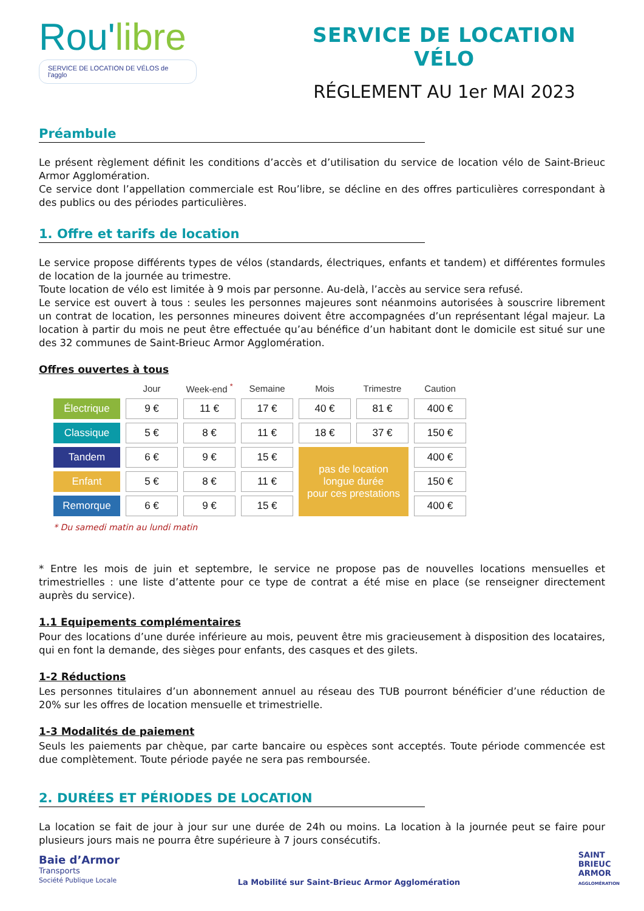Rou'libre
SERVICE DE LOCATION DE VÉLOS de l'agglo
SERVICE DE LOCATION VÉLO
RÉGLEMENT AU 1er MAI 2023
Préambule
Le présent règlement définit les conditions d’accès et d’utilisation du service de location vélo de Saint-Brieuc Armor Agglomération.
Ce service dont l’appellation commerciale est Rou’libre, se décline en des offres particulières correspondant à des publics ou des périodes particulières.
1. Offre et tarifs de location
Le service propose différents types de vélos (standards, électriques, enfants et tandem) et différentes formules de location de la journée au trimestre.
Toute location de vélo est limitée à 9 mois par personne. Au-delà, l’accès au service sera refusé.
Le service est ouvert à tous : seules les personnes majeures sont néanmoins autorisées à souscrire librement un contrat de location, les personnes mineures doivent être accompagnées d’un représentant légal majeur. La location à partir du mois ne peut être effectuée qu’au bénéfice d’un habitant dont le domicile est situé sur une des 32 communes de Saint-Brieuc Armor Agglomération.
Offres ouvertes à tous
| | Jour | Week-end <sup>*</sup> | Semaine | Mois | Trimestre | Caution |
| --- | --- | --- | --- | --- | --- | --- |
| Électrique | 9 € | 11 € | 17 € | 40 € | 81 € | 400 € |
| Classique | 5 € | 8 € | 11 € | 18 € | 37 € | 150 € |
| Tandem | 6 € | 9 € | 15 € | pas de location longue durée pour ces prestations | | 400 € |
| Enfant | 5 € | 8 € | 11 € | | | 150 € |
| Remorque | 6 € | 9 € | 15 € | | | 400 € |
* Du samedi matin au lundi matin
* Entre les mois de juin et septembre, le service ne propose pas de nouvelles locations mensuelles et trimestrielles : une liste d’attente pour ce type de contrat a été mise en place (se renseigner directement auprès du service).
1.1 Equipements complémentaires
Pour des locations d’une durée inférieure au mois, peuvent être mis gracieusement à disposition des locataires, qui en font la demande, des sièges pour enfants, des casques et des gilets.
1-2 Réductions
Les personnes titulaires d’un abonnement annuel au réseau des TUB pourront bénéficier d’une réduction de 20% sur les offres de location mensuelle et trimestrielle.
1-3 Modalités de paiement
Seuls les paiements par chèque, par carte bancaire ou espèces sont acceptés. Toute période commencée est due complètement. Toute période payée ne sera pas remboursée.
2. DURÉES ET PÉRIODES DE LOCATION
La location se fait de jour à jour sur une durée de 24h ou moins. La location à la journée peut se faire pour plusieurs jours mais ne pourra être supérieure à 7 jours consécutifs.
Baie d’Armor
Transports
Société Publique Locale
La Mobilité sur Saint-Brieuc Armor Agglomération
SAINT
BRIEUC
ARMOR
AGGLOMÉRATION